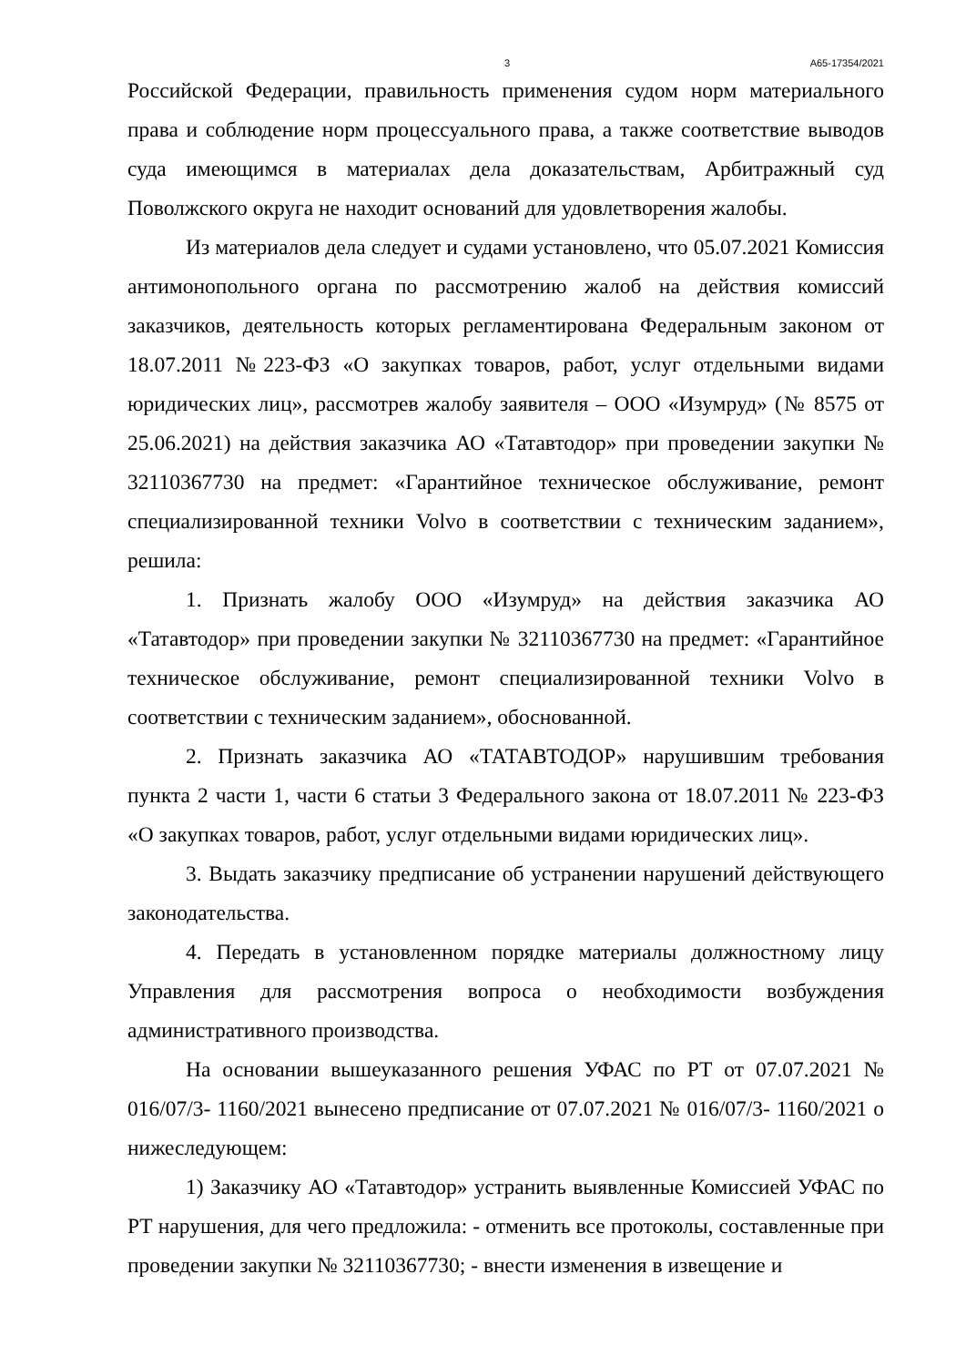3 А65-17354/2021
Российской Федерации, правильность применения судом норм материального права и соблюдение норм процессуального права, а также соответствие выводов суда имеющимся в материалах дела доказательствам, Арбитражный суд Поволжского округа не находит оснований для удовлетворения жалобы.
Из материалов дела следует и судами установлено, что 05.07.2021 Комиссия антимонопольного органа по рассмотрению жалоб на действия комиссий заказчиков, деятельность которых регламентирована Федеральным законом от 18.07.2011 №223-ФЗ «О закупках товаров, работ, услуг отдельными видами юридических лиц», рассмотрев жалобу заявителя – ООО «Изумруд» (№ 8575 от 25.06.2021) на действия заказчика АО «Татавтодор» при проведении закупки № 32110367730 на предмет: «Гарантийное техническое обслуживание, ремонт специализированной техники Volvo в соответствии с техническим заданием», решила:
1. Признать жалобу ООО «Изумруд» на действия заказчика АО «Татавтодор» при проведении закупки № 32110367730 на предмет: «Гарантийное техническое обслуживание, ремонт специализированной техники Volvo в соответствии с техническим заданием», обоснованной.
2. Признать заказчика АО «ТАТАВТОДОР» нарушившим требования пункта 2 части 1, части 6 статьи 3 Федерального закона от 18.07.2011 № 223-ФЗ «О закупках товаров, работ, услуг отдельными видами юридических лиц».
3. Выдать заказчику предписание об устранении нарушений действующего законодательства.
4. Передать в установленном порядке материалы должностному лицу Управления для рассмотрения вопроса о необходимости возбуждения административного производства.
На основании вышеуказанного решения УФАС по РТ от 07.07.2021 № 016/07/3- 1160/2021 вынесено предписание от 07.07.2021 № 016/07/3- 1160/2021 о нижеследующем:
1) Заказчику АО «Татавтодор» устранить выявленные Комиссией УФАС по РТ нарушения, для чего предложила: - отменить все протоколы, составленные при проведении закупки № 32110367730; - внести изменения в извещение и